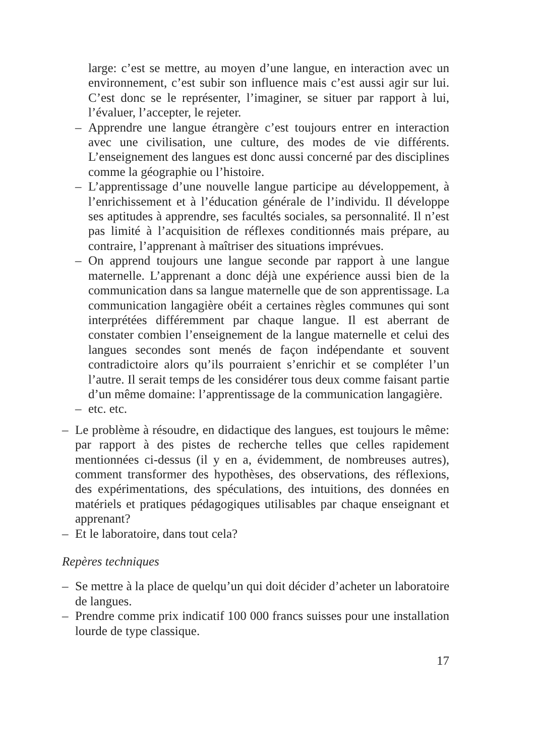large: c’est se mettre, au moyen d’une langue, en interaction avec un environnement, c’est subir son influence mais c’est aussi agir sur lui. C’est donc se le représenter, l’imaginer, se situer par rapport à lui, l’évaluer, l’accepter, le rejeter.
– Apprendre une langue étrangère c’est toujours entrer en interaction avec une civilisation, une culture, des modes de vie différents. L’enseignement des langues est donc aussi concerné par des disciplines comme la géographie ou l’histoire.
– L’apprentissage d’une nouvelle langue participe au développement, à l’enrichissement et à l’éducation générale de l’individu. Il développe ses aptitudes à apprendre, ses facultés sociales, sa personnalité. Il n’est pas limité à l’acquisition de réflexes conditionnés mais prépare, au contraire, l’apprenant à maîtriser des situations imprévues.
– On apprend toujours une langue seconde par rapport à une langue maternelle. L’apprenant a donc déjà une expérience aussi bien de la communication dans sa langue maternelle que de son apprentissage. La communication langagière obéit a certaines règles communes qui sont interprétées différemment par chaque langue. Il est aberrant de constater combien l’enseignement de la langue maternelle et celui des langues secondes sont menés de façon indépendante et souvent contradictoire alors qu’ils pourraient s’enrichir et se compléter l’un l’autre. Il serait temps de les considérer tous deux comme faisant partie d’un même domaine: l’apprentissage de la communication langagière.
– etc. etc.
– Le problème à résoudre, en didactique des langues, est toujours le même: par rapport à des pistes de recherche telles que celles rapidement mentionnées ci-dessus (il y en a, évidemment, de nombreuses autres), comment transformer des hypothèses, des observations, des réflexions, des expérimentations, des spéculations, des intuitions, des données en matériels et pratiques pédagogiques utilisables par chaque enseignant et apprenant?
– Et le laboratoire, dans tout cela?
Repères techniques
– Se mettre à la place de quelqu’un qui doit décider d’acheter un laboratoire de langues.
– Prendre comme prix indicatif 100 000 francs suisses pour une installation lourde de type classique.
17